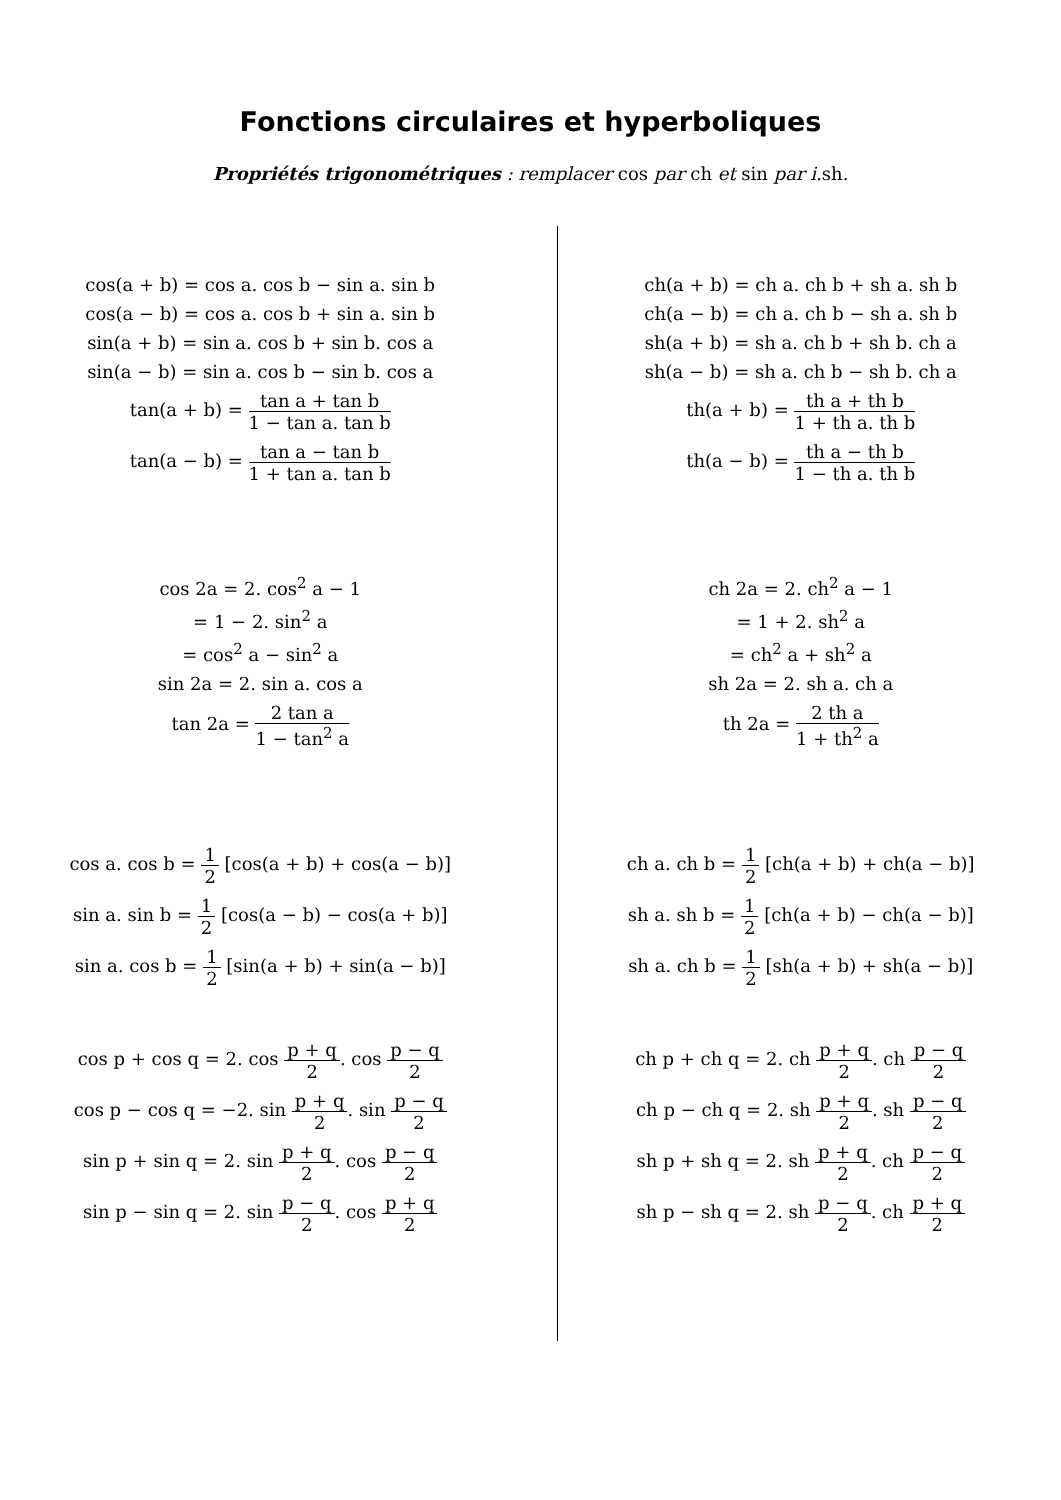Fonctions circulaires et hyperboliques
Propriétés trigonométriques : remplacer cos par ch et sin par i.sh.
cos(a + b) = cos a. cos b − sin a. sin b
cos(a − b) = cos a. cos b + sin a. sin b
sin(a + b) = sin a. cos b + sin b. cos a
sin(a − b) = sin a. cos b − sin b. cos a
tan(a + b) = tan a + tan b 1 − tan a. tan b
tan(a − b) = tan a − tan b 1 + tan a. tan b
cos 2a = 2. cos<sup>2</sup> a − 1
= 1 − 2. sin<sup>2</sup> a
= cos<sup>2</sup> a − sin<sup>2</sup> a
sin 2a = 2. sin a. cos a
tan 2a = 2 tan a 1 − tan<sup>2</sup> a
cos a. cos b = 1 2 [cos(a + b) + cos(a − b)]
sin a. sin b = 1 2 [cos(a − b) − cos(a + b)]
sin a. cos b = 1 2 [sin(a + b) + sin(a − b)]
cos p + cos q = 2. cos p + q 2. cos p − q 2
cos p − cos q = −2. sin p + q 2. sin p − q 2
sin p + sin q = 2. sin p + q 2. cos p − q 2
sin p − sin q = 2. sin p − q 2. cos p + q 2
ch(a + b) = ch a. ch b + sh a. sh b
ch(a − b) = ch a. ch b − sh a. sh b
sh(a + b) = sh a. ch b + sh b. ch a
sh(a − b) = sh a. ch b − sh b. ch a
th(a + b) = th a + th b 1 + th a. th b
th(a − b) = th a − th b 1 − th a. th b
ch 2a = 2. ch<sup>2</sup> a − 1
= 1 + 2. sh<sup>2</sup> a
= ch<sup>2</sup> a + sh<sup>2</sup> a
sh 2a = 2. sh a. ch a
th 2a = 2 th a 1 + th<sup>2</sup> a
ch a. ch b = 1 2 [ch(a + b) + ch(a − b)]
sh a. sh b = 1 2 [ch(a + b) − ch(a − b)]
sh a. ch b = 1 2 [sh(a + b) + sh(a − b)]
ch p + ch q = 2. ch p + q 2. ch p − q 2
ch p − ch q = 2. sh p + q 2. sh p − q 2
sh p + sh q = 2. sh p + q 2. ch p − q 2
sh p − sh q = 2. sh p − q 2. ch p + q 2